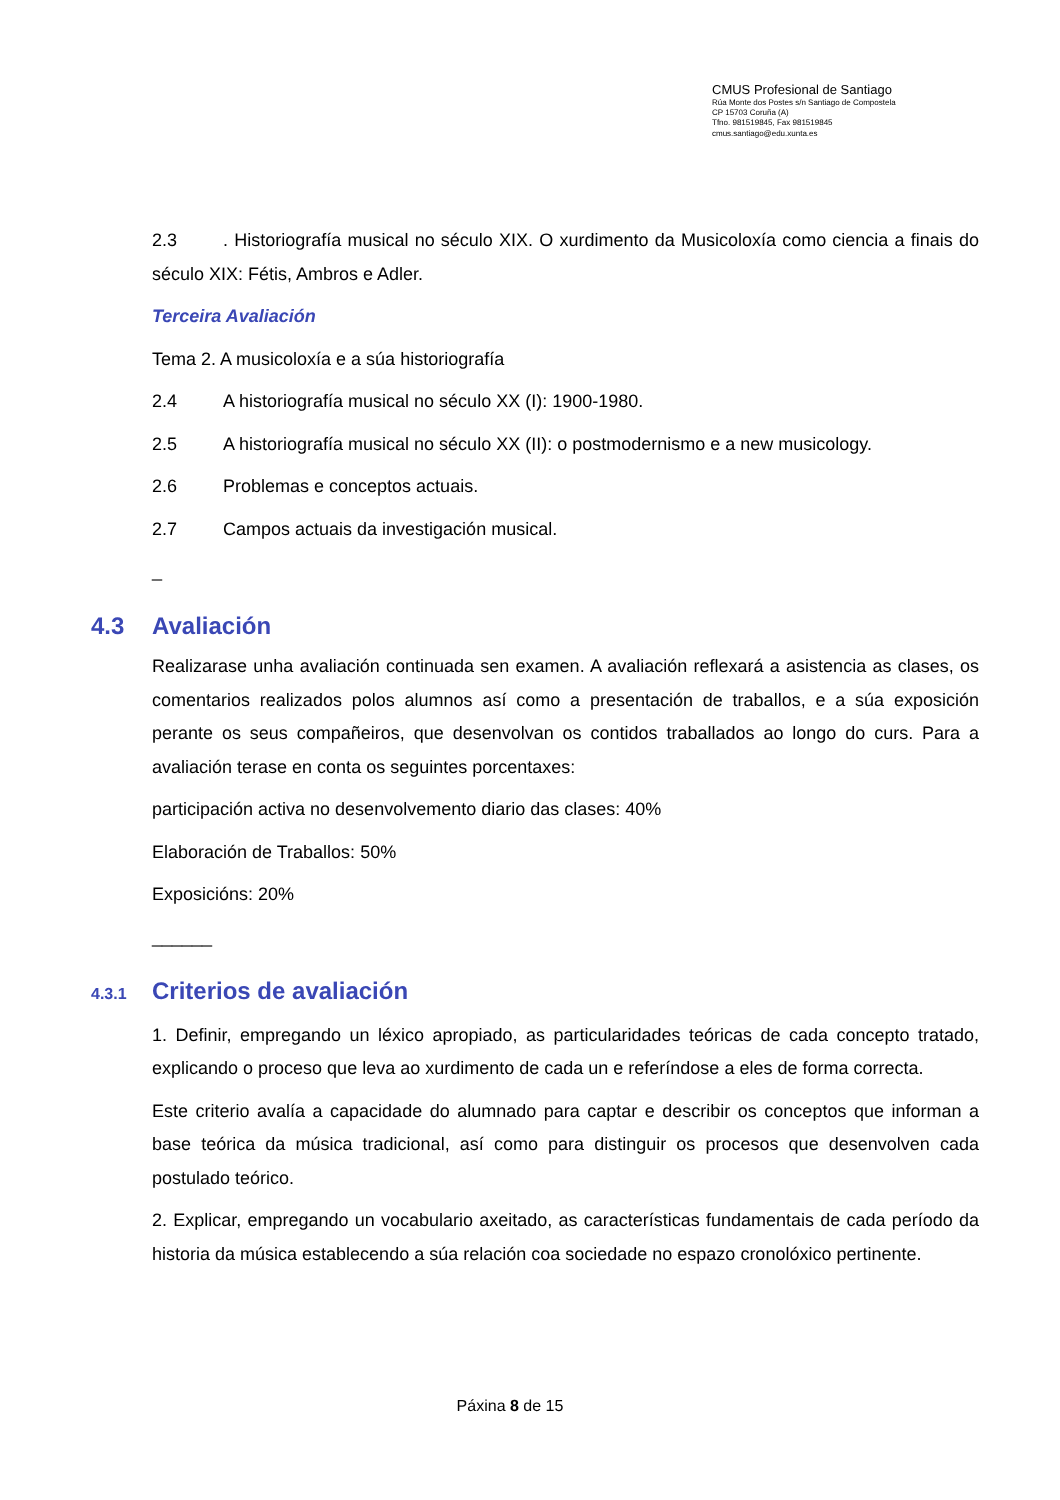CMUS Profesional de Santiago
Rúa Monte dos Postes s/n Santiago de Compostela
CP 15703 Coruña (A)
Tfno. 981519845, Fax 981519845
cmus.santiago@edu.xunta.es
2.3. Historiografía musical no século XIX. O xurdimento da Musicoloxía como ciencia a finais do século XIX: Fétis, Ambros e Adler.
Terceira Avaliación
Tema 2. A musicoloxía e a súa historiografía
2.4 A historiografía musical no século XX (I): 1900-1980.
2.5 A historiografía musical no século XX (II): o postmodernismo e a new musicology.
2.6 Problemas e conceptos actuais.
2.7 Campos actuais da investigación musical.
_
4.3 Avaliación
Realizarase unha avaliación continuada sen examen. A avaliación reflexará a asistencia as clases, os comentarios realizados polos alumnos así como a presentación de traballos, e a súa exposición perante os seus compañeiros, que desenvolvan os contidos traballados ao longo do curs. Para a avaliación terase en conta os seguintes porcentaxes:
participación activa no desenvolvemento diario das clases: 40%
Elaboración de Traballos: 50%
Exposicións: 20%
______
4.3.1 Criterios de avaliación
1. Definir, empregando un léxico apropiado, as particularidades teóricas de cada concepto tratado, explicando o proceso que leva ao xurdimento de cada un e referíndose a eles de forma correcta.
Este criterio avalía a capacidade do alumnado para captar e describir os conceptos que informan a base teórica da música tradicional, así como para distinguir os procesos que desenvolven cada postulado teórico.
2. Explicar, empregando un vocabulario axeitado, as características fundamentais de cada período da historia da música establecendo a súa relación coa sociedade no espazo cronolóxico pertinente.
Páxina 8 de 15